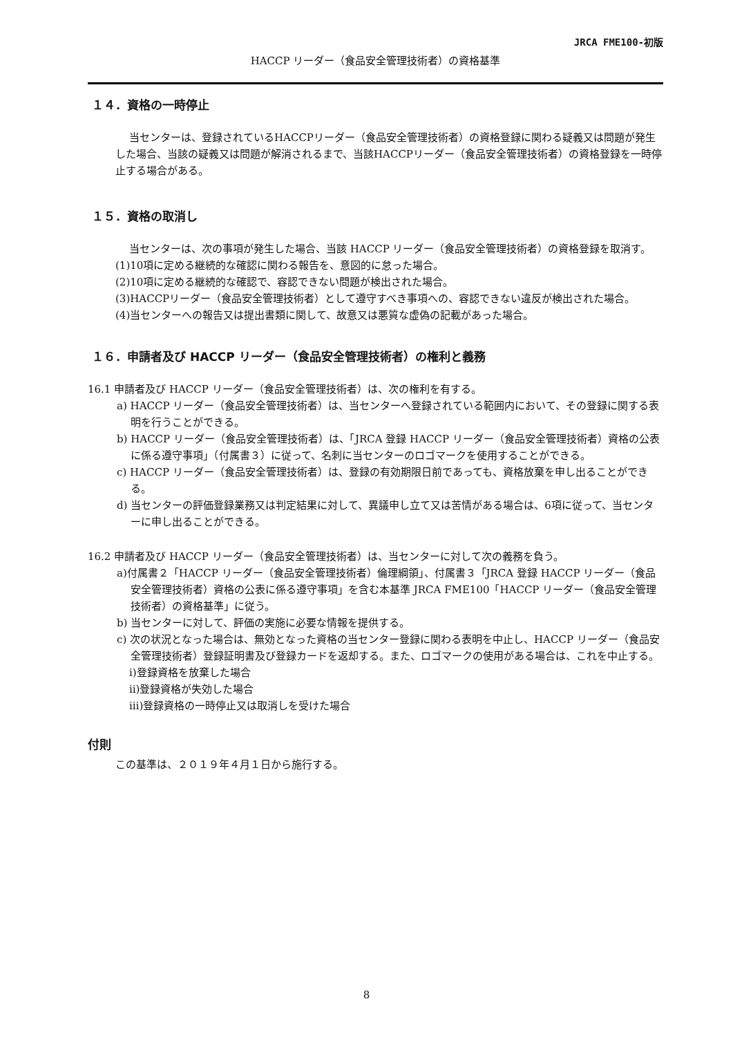JRCA FME100-初版
HACCP リーダー（食品安全管理技術者）の資格基準
１４．資格の一時停止
当センターは、登録されているHACCPリーダー（食品安全管理技術者）の資格登録に関わる疑義又は問題が発生した場合、当該の疑義又は問題が解消されるまで、当該HACCPリーダー（食品安全管理技術者）の資格登録を一時停止する場合がある。
１５．資格の取消し
当センターは、次の事項が発生した場合、当該 HACCP リーダー（食品安全管理技術者）の資格登録を取消す。
(1)10項に定める継続的な確認に関わる報告を、意図的に怠った場合。
(2)10項に定める継続的な確認で、容認できない問題が検出された場合。
(3)HACCPリーダー（食品安全管理技術者）として遵守すべき事項への、容認できない違反が検出された場合。
(4)当センターへの報告又は提出書類に関して、故意又は悪質な虚偽の記載があった場合。
１６．申請者及び HACCP リーダー（食品安全管理技術者）の権利と義務
16.1 申請者及び HACCP リーダー（食品安全管理技術者）は、次の権利を有する。
a) HACCP リーダー（食品安全管理技術者）は、当センターへ登録されている範囲内において、その登録に関する表明を行うことができる。
b) HACCP リーダー（食品安全管理技術者）は、「JRCA 登録 HACCP リーダー（食品安全管理技術者）資格の公表に係る遵守事項」（付属書３）に従って、名刺に当センターのロゴマークを使用することができる。
c) HACCP リーダー（食品安全管理技術者）は、登録の有効期限日前であっても、資格放棄を申し出ることができる。
d) 当センターの評価登録業務又は判定結果に対して、異議申し立て又は苦情がある場合は、6項に従って、当センターに申し出ることができる。
16.2 申請者及び HACCP リーダー（食品安全管理技術者）は、当センターに対して次の義務を負う。
a)付属書２「HACCP リーダー（食品安全管理技術者）倫理綱領」、付属書３「JRCA 登録 HACCP リーダー（食品安全管理技術者）資格の公表に係る遵守事項」を含む本基準 JRCA FME100「HACCP リーダー（食品安全管理技術者）の資格基準」に従う。
b) 当センターに対して、評価の実施に必要な情報を提供する。
c) 次の状況となった場合は、無効となった資格の当センター登録に関わる表明を中止し、HACCP リーダー（食品安全管理技術者）登録証明書及び登録カードを返却する。また、ロゴマークの使用がある場合は、これを中止する。
ⅰ)登録資格を放棄した場合
ⅱ)登録資格が失効した場合
ⅲ)登録資格の一時停止又は取消しを受けた場合
付則
この基準は、２０１９年４月１日から施行する。
8